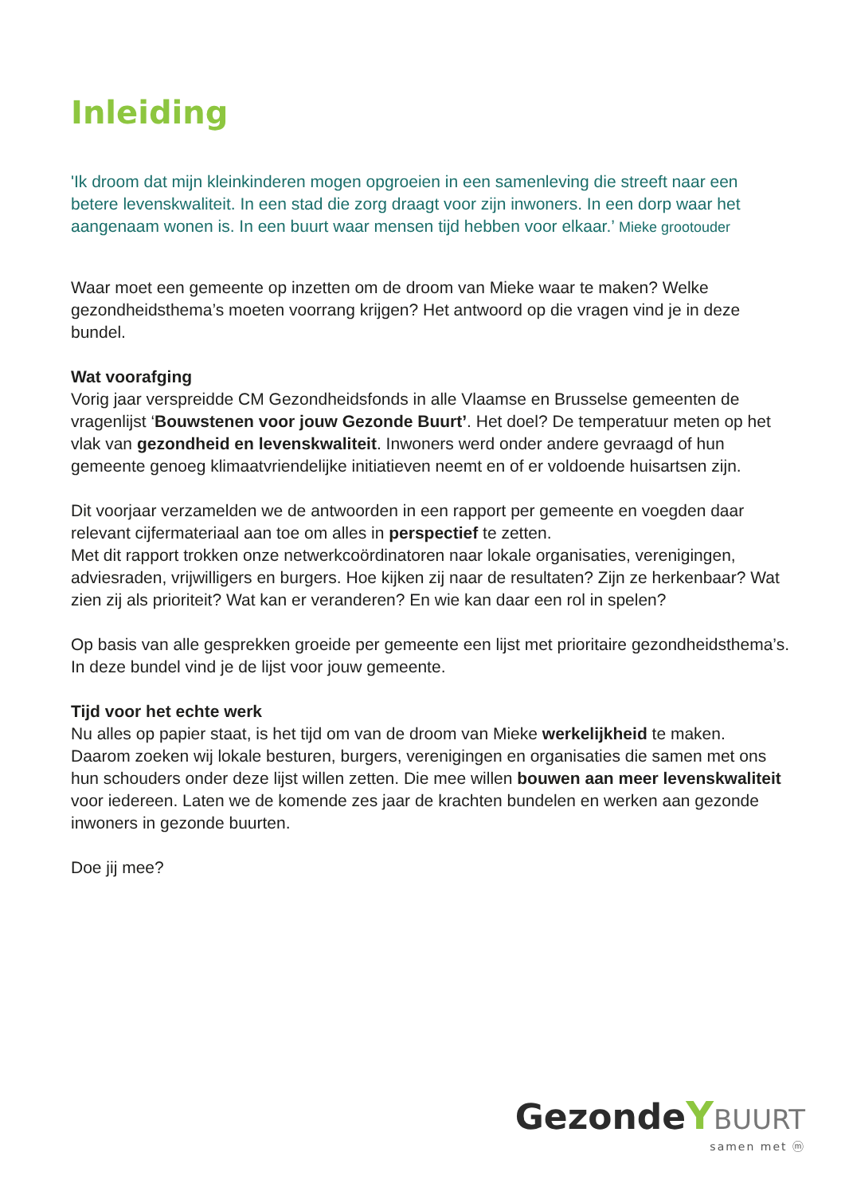Inleiding
'Ik droom dat mijn kleinkinderen mogen opgroeien in een samenleving die streeft naar een betere levenskwaliteit. In een stad die zorg draagt voor zijn inwoners. In een dorp waar het aangenaam wonen is. In een buurt waar mensen tijd hebben voor elkaar.’ Mieke grootouder
Waar moet een gemeente op inzetten om de droom van Mieke waar te maken? Welke gezondheidsthema’s moeten voorrang krijgen? Het antwoord op die vragen vind je in deze bundel.
Wat voorafging
Vorig jaar verspreidde CM Gezondheidsfonds in alle Vlaamse en Brusselse gemeenten de vragenlijst ‘Bouwstenen voor jouw Gezonde Buurt’. Het doel? De temperatuur meten op het vlak van gezondheid en levenskwaliteit. Inwoners werd onder andere gevraagd of hun gemeente genoeg klimaatvriendelijke initiatieven neemt en of er voldoende huisartsen zijn.
Dit voorjaar verzamelden we de antwoorden in een rapport per gemeente en voegden daar relevant cijfermateriaal aan toe om alles in perspectief te zetten.
Met dit rapport trokken onze netwerkcoördinatoren naar lokale organisaties, verenigingen, adviesraden, vrijwilligers en burgers. Hoe kijken zij naar de resultaten? Zijn ze herkenbaar? Wat zien zij als prioriteit? Wat kan er veranderen? En wie kan daar een rol in spelen?
Op basis van alle gesprekken groeide per gemeente een lijst met prioritaire gezondheidsthema’s. In deze bundel vind je de lijst voor jouw gemeente.
Tijd voor het echte werk
Nu alles op papier staat, is het tijd om van de droom van Mieke werkelijkheid te maken. Daarom zoeken wij lokale besturen, burgers, verenigingen en organisaties die samen met ons hun schouders onder deze lijst willen zetten. Die mee willen bouwen aan meer levenskwaliteit voor iedereen. Laten we de komende zes jaar de krachten bundelen en werken aan gezonde inwoners in gezonde buurten.
Doe jij mee?
Gezonde YBUURT
samen met ⓜ